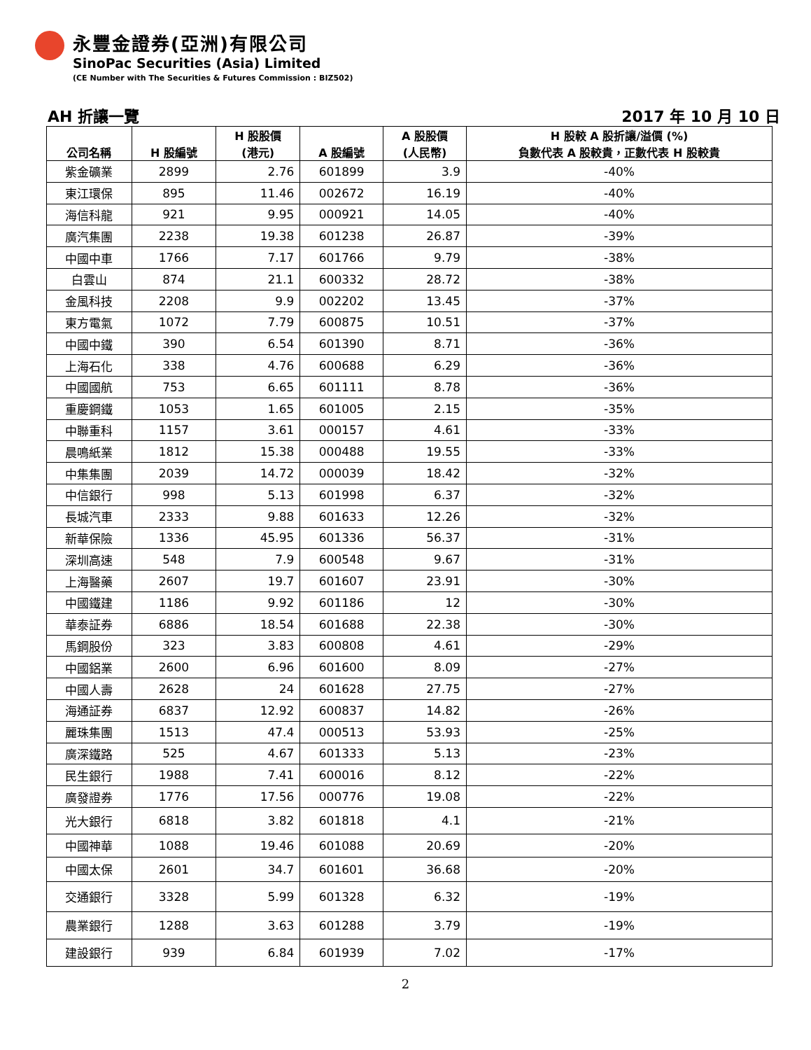永豐金證券(亞洲)有限公司
SinoPac Securities (Asia) Limited
(CE Number with The Securities & Futures Commission : BIZ502)
AH 折讓一覽 2017 年 10 月 10 日
| 公司名稱 | H 股編號 | H 股股價 (港元) | A 股編號 | A 股股價 (人民幣) | H 股較 A 股折讓/溢價 (%) 負數代表 A 股較貴，正數代表 H 股較貴 |
| --- | --- | --- | --- | --- | --- |
| 紫金礦業 | 2899 | 2.76 | 601899 | 3.9 | -40% |
| 東江環保 | 895 | 11.46 | 002672 | 16.19 | -40% |
| 海信科龍 | 921 | 9.95 | 000921 | 14.05 | -40% |
| 廣汽集團 | 2238 | 19.38 | 601238 | 26.87 | -39% |
| 中國中車 | 1766 | 7.17 | 601766 | 9.79 | -38% |
| 白雲山 | 874 | 21.1 | 600332 | 28.72 | -38% |
| 金風科技 | 2208 | 9.9 | 002202 | 13.45 | -37% |
| 東方電氣 | 1072 | 7.79 | 600875 | 10.51 | -37% |
| 中國中鐵 | 390 | 6.54 | 601390 | 8.71 | -36% |
| 上海石化 | 338 | 4.76 | 600688 | 6.29 | -36% |
| 中國國航 | 753 | 6.65 | 601111 | 8.78 | -36% |
| 重慶鋼鐵 | 1053 | 1.65 | 601005 | 2.15 | -35% |
| 中聯重科 | 1157 | 3.61 | 000157 | 4.61 | -33% |
| 晨鳴紙業 | 1812 | 15.38 | 000488 | 19.55 | -33% |
| 中集集團 | 2039 | 14.72 | 000039 | 18.42 | -32% |
| 中信銀行 | 998 | 5.13 | 601998 | 6.37 | -32% |
| 長城汽車 | 2333 | 9.88 | 601633 | 12.26 | -32% |
| 新華保險 | 1336 | 45.95 | 601336 | 56.37 | -31% |
| 深圳高速 | 548 | 7.9 | 600548 | 9.67 | -31% |
| 上海醫藥 | 2607 | 19.7 | 601607 | 23.91 | -30% |
| 中國鐵建 | 1186 | 9.92 | 601186 | 12 | -30% |
| 華泰証券 | 6886 | 18.54 | 601688 | 22.38 | -30% |
| 馬鋼股份 | 323 | 3.83 | 600808 | 4.61 | -29% |
| 中國鋁業 | 2600 | 6.96 | 601600 | 8.09 | -27% |
| 中國人壽 | 2628 | 24 | 601628 | 27.75 | -27% |
| 海通証券 | 6837 | 12.92 | 600837 | 14.82 | -26% |
| 麗珠集團 | 1513 | 47.4 | 000513 | 53.93 | -25% |
| 廣深鐵路 | 525 | 4.67 | 601333 | 5.13 | -23% |
| 民生銀行 | 1988 | 7.41 | 600016 | 8.12 | -22% |
| 廣發證券 | 1776 | 17.56 | 000776 | 19.08 | -22% |
| 光大銀行 | 6818 | 3.82 | 601818 | 4.1 | -21% |
| 中國神華 | 1088 | 19.46 | 601088 | 20.69 | -20% |
| 中國太保 | 2601 | 34.7 | 601601 | 36.68 | -20% |
| 交通銀行 | 3328 | 5.99 | 601328 | 6.32 | -19% |
| 農業銀行 | 1288 | 3.63 | 601288 | 3.79 | -19% |
| 建設銀行 | 939 | 6.84 | 601939 | 7.02 | -17% |
2